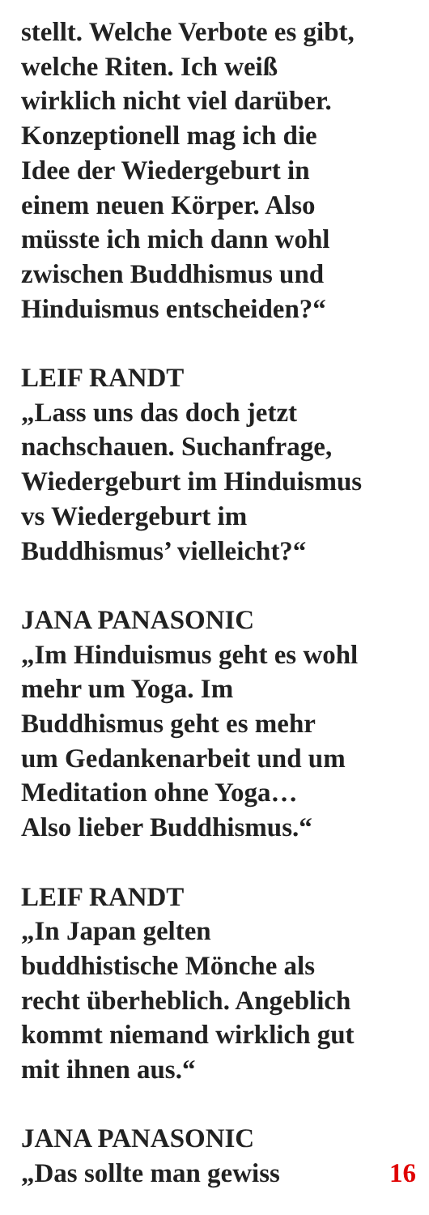stellt. Welche Verbote es gibt,
welche Riten. Ich weiß
wirklich nicht viel darüber.
Konzeptionell mag ich die
Idee der Wiedergeburt in
einem neuen Körper. Also
müsste ich mich dann wohl
zwischen Buddhismus und
Hinduismus entscheiden?“
LEIF RANDT
„Lass uns das doch jetzt
nachschauen. Suchanfrage,
Wiedergeburt im Hinduismus
vs Wiedergeburt im
Buddhismus’ vielleicht?“
JANA PANASONIC
„Im Hinduismus geht es wohl
mehr um Yoga. Im
Buddhismus geht es mehr
um Gedankenarbeit und um
Meditation ohne Yoga…
Also lieber Buddhismus.“
LEIF RANDT
„In Japan gelten
buddhistische Mönche als
recht überheblich. Angeblich
kommt niemand wirklich gut
mit ihnen aus.“
JANA PANASONIC
„Das sollte man gewiss 16